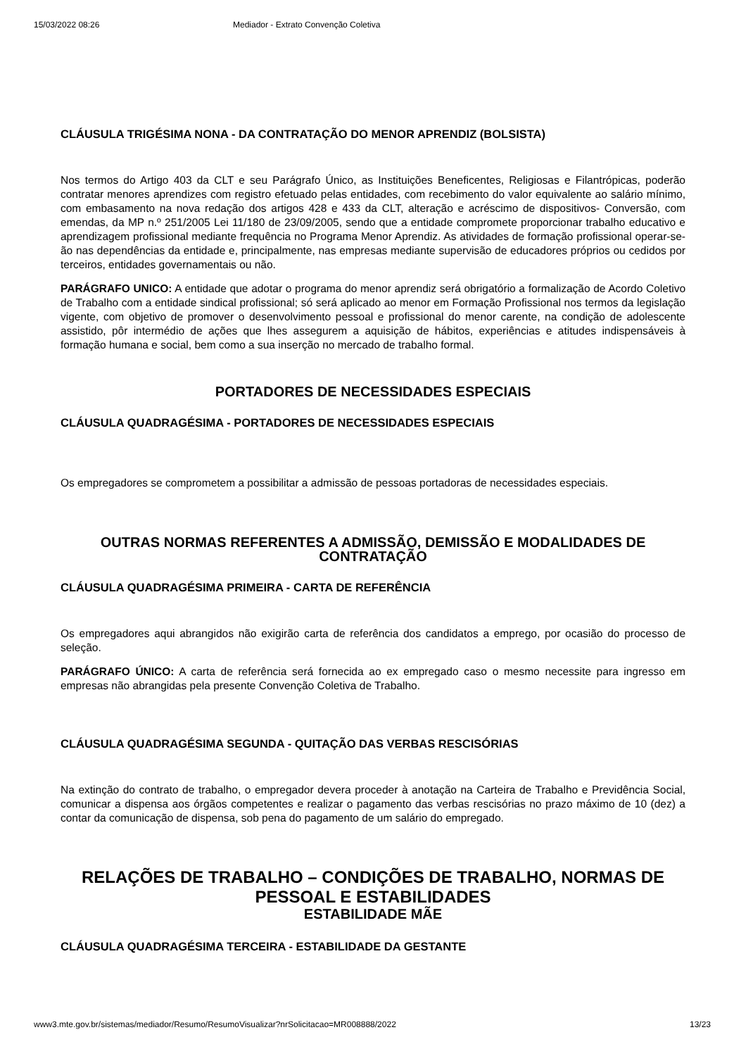15/03/2022 08:26 Mediador - Extrato Convenção Coletiva
CLÁUSULA TRIGÉSIMA NONA - DA CONTRATAÇÃO DO MENOR APRENDIZ (BOLSISTA)
Nos termos do Artigo 403 da CLT e seu Parágrafo Único, as Instituições Beneficentes, Religiosas e Filantrópicas, poderão contratar menores aprendizes com registro efetuado pelas entidades, com recebimento do valor equivalente ao salário mínimo, com embasamento na nova redação dos artigos 428 e 433 da CLT, alteração e acréscimo de dispositivos- Conversão, com emendas, da MP n.º 251/2005 Lei 11/180 de 23/09/2005, sendo que a entidade compromete proporcionar trabalho educativo e aprendizagem profissional mediante frequência no Programa Menor Aprendiz. As atividades de formação profissional operar-se-ão nas dependências da entidade e, principalmente, nas empresas mediante supervisão de educadores próprios ou cedidos por terceiros, entidades governamentais ou não.
PARÁGRAFO UNICO: A entidade que adotar o programa do menor aprendiz será obrigatório a formalização de Acordo Coletivo de Trabalho com a entidade sindical profissional; só será aplicado ao menor em Formação Profissional nos termos da legislação vigente, com objetivo de promover o desenvolvimento pessoal e profissional do menor carente, na condição de adolescente assistido, pôr intermédio de ações que lhes assegurem a aquisição de hábitos, experiências e atitudes indispensáveis à formação humana e social, bem como a sua inserção no mercado de trabalho formal.
PORTADORES DE NECESSIDADES ESPECIAIS
CLÁUSULA QUADRAGÉSIMA - PORTADORES DE NECESSIDADES ESPECIAIS
Os empregadores se comprometem a possibilitar a admissão de pessoas portadoras de necessidades especiais.
OUTRAS NORMAS REFERENTES A ADMISSÃO, DEMISSÃO E MODALIDADES DE CONTRATAÇÃO
CLÁUSULA QUADRAGÉSIMA PRIMEIRA - CARTA DE REFERÊNCIA
Os empregadores aqui abrangidos não exigirão carta de referência dos candidatos a emprego, por ocasião do processo de seleção.
PARÁGRAFO ÚNICO: A carta de referência será fornecida ao ex empregado caso o mesmo necessite para ingresso em empresas não abrangidas pela presente Convenção Coletiva de Trabalho.
CLÁUSULA QUADRAGÉSIMA SEGUNDA - QUITAÇÃO DAS VERBAS RESCISÓRIAS
Na extinção do contrato de trabalho, o empregador devera proceder à anotação na Carteira de Trabalho e Previdência Social, comunicar a dispensa aos órgãos competentes e realizar o pagamento das verbas rescisórias no prazo máximo de 10 (dez) a contar da comunicação de dispensa, sob pena do pagamento de um salário do empregado.
RELAÇÕES DE TRABALHO – CONDIÇÕES DE TRABALHO, NORMAS DE PESSOAL E ESTABILIDADES
ESTABILIDADE MÃE
CLÁUSULA QUADRAGÉSIMA TERCEIRA - ESTABILIDADE DA GESTANTE
www3.mte.gov.br/sistemas/mediador/Resumo/ResumoVisualizar?nrSolicitacao=MR008888/2022 13/23